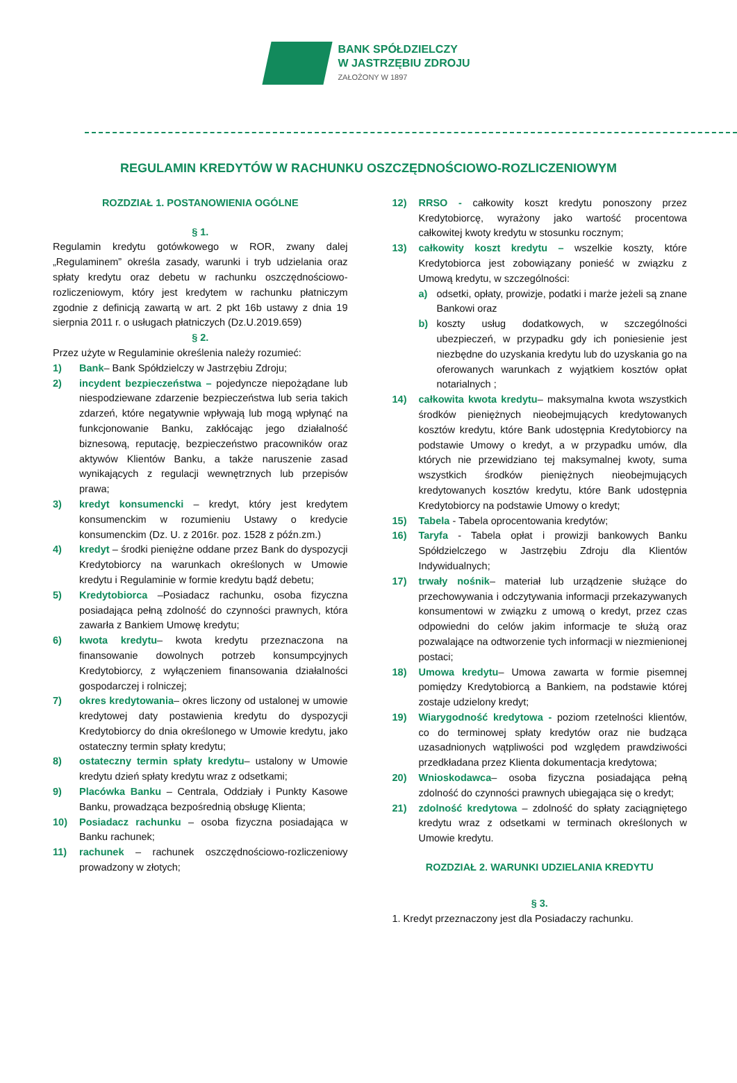BANK SPÓŁDZIELCZY
W JASTRZĘBIU ZDROJU
ZAŁOŻONY W 1897
REGULAMIN KREDYTÓW W RACHUNKU OSZCZĘDNOŚCIOWO-ROZLICZENIOWYM
ROZDZIAŁ 1. POSTANOWIENIA OGÓLNE
§ 1.
Regulamin kredytu gotówkowego w ROR, zwany dalej „Regulaminem” określa zasady, warunki i tryb udzielania oraz spłaty kredytu oraz debetu w rachunku oszczędnościowo-rozliczeniowym, który jest kredytem w rachunku płatniczym zgodnie z definicją zawartą w art. 2 pkt 16b ustawy z dnia 19 sierpnia 2011 r. o usługach płatniczych (Dz.U.2019.659)
§ 2.
Przez użyte w Regulaminie określenia należy rozumieć:
1) Bank– Bank Spółdzielczy w Jastrzębiu Zdroju;
2) incydent bezpieczeństwa – pojedyncze niepożądane lub niespodziewane zdarzenie bezpieczeństwa lub seria takich zdarzeń, które negatywnie wpływają lub mogą wpłynąć na funkcjonowanie Banku, zakłócając jego działalność biznesową, reputację, bezpieczeństwo pracowników oraz aktywów Klientów Banku, a także naruszenie zasad wynikających z regulacji wewnętrznych lub przepisów prawa;
3) kredyt konsumencki – kredyt, który jest kredytem konsumenckim w rozumieniu Ustawy o kredycie konsumenckim (Dz. U. z 2016r. poz. 1528 z późn.zm.)
4) kredyt – środki pieniężne oddane przez Bank do dyspozycji Kredytobiorcy na warunkach określonych w Umowie kredytu i Regulaminie w formie kredytu bądź debetu;
5) Kredytobiorca –Posiadacz rachunku, osoba fizyczna posiadająca pełną zdolność do czynności prawnych, która zawarła z Bankiem Umowę kredytu;
6) kwota kredytu– kwota kredytu przeznaczona na finansowanie dowolnych potrzeb konsumpcyjnych Kredytobiorcy, z wyłączeniem finansowania działalności gospodarczej i rolniczej;
7) okres kredytowania– okres liczony od ustalonej w umowie kredytowej daty postawienia kredytu do dyspozycji Kredytobiorcy do dnia określonego w Umowie kredytu, jako ostateczny termin spłaty kredytu;
8) ostateczny termin spłaty kredytu– ustalony w Umowie kredytu dzień spłaty kredytu wraz z odsetkami;
9) Placówka Banku – Centrala, Oddziały i Punkty Kasowe Banku, prowadząca bezpośrednią obsługę Klienta;
10) Posiadacz rachunku – osoba fizyczna posiadająca w Banku rachunek;
11) rachunek – rachunek oszczędnościowo-rozliczeniowy prowadzony w złotych;
12) RRSO - całkowity koszt kredytu ponoszony przez Kredytobiorcę, wyrażony jako wartość procentowa całkowitej kwoty kredytu w stosunku rocznym;
13) całkowity koszt kredytu – wszelkie koszty, które Kredytobiorca jest zobowiązany ponieść w związku z Umową kredytu, w szczególności:
a) odsetki, opłaty, prowizje, podatki i marże jeżeli są znane Bankowi oraz
b) koszty usług dodatkowych, w szczególności ubezpieczeń, w przypadku gdy ich poniesienie jest niezbędne do uzyskania kredytu lub do uzyskania go na oferowanych warunkach z wyjątkiem kosztów opłat notarialnych ;
14) całkowita kwota kredytu– maksymalna kwota wszystkich środków pieniężnych nieobejmujących kredytowanych kosztów kredytu, które Bank udostępnia Kredytobiorcy na podstawie Umowy o kredyt, a w przypadku umów, dla których nie przewidziano tej maksymalnej kwoty, suma wszystkich środków pieniężnych nieobejmujących kredytowanych kosztów kredytu, które Bank udostępnia Kredytobiorcy na podstawie Umowy o kredyt;
15) Tabela - Tabela oprocentowania kredytów;
16) Taryfa - Tabela opłat i prowizji bankowych Banku Spółdzielczego w Jastrzębiu Zdroju dla Klientów Indywidualnych;
17) trwały nośnik– materiał lub urządzenie służące do przechowywania i odczytywania informacji przekazywanych konsumentowi w związku z umową o kredyt, przez czas odpowiedni do celów jakim informacje te służą oraz pozwalające na odtworzenie tych informacji w niezmienionej postaci;
18) Umowa kredytu– Umowa zawarta w formie pisemnej pomiędzy Kredytobiorcą a Bankiem, na podstawie której zostaje udzielony kredyt;
19) Wiarygodność kredytowa - poziom rzetelności klientów, co do terminowej spłaty kredytów oraz nie budząca uzasadnionych wątpliwości pod względem prawdziwości przedkładana przez Klienta dokumentacja kredytowa;
20) Wnioskodawca– osoba fizyczna posiadająca pełną zdolność do czynności prawnych ubiegająca się o kredyt;
21) zdolność kredytowa – zdolność do spłaty zaciągniętego kredytu wraz z odsetkami w terminach określonych w Umowie kredytu.
ROZDZIAŁ 2. WARUNKI UDZIELANIA KREDYTU
§ 3.
1. Kredyt przeznaczony jest dla Posiadaczy rachunku.